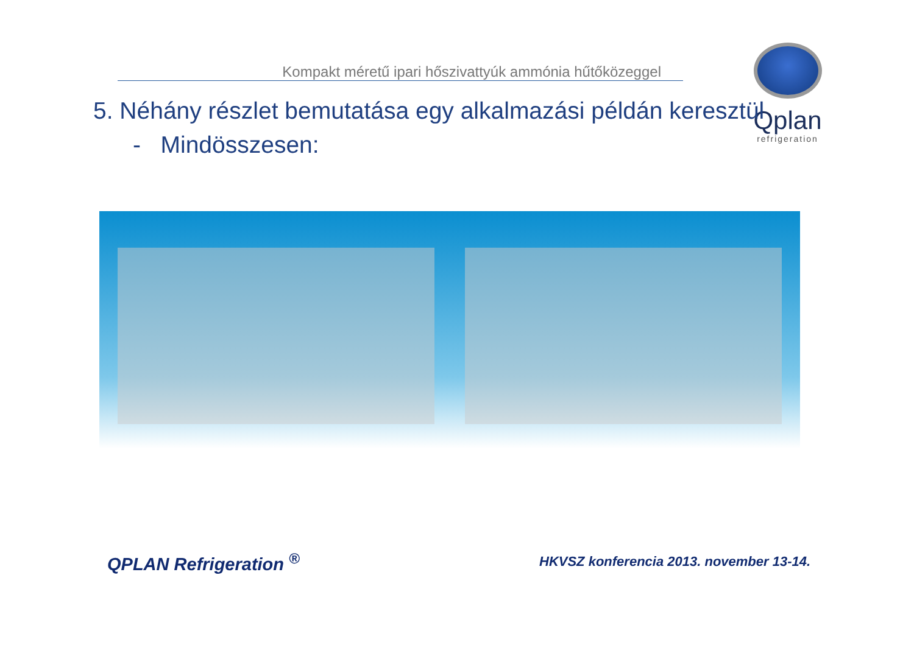Kompakt méretű ipari hőszivattyúk ammónia hűtőközeggel
Qplan
refrigeration
5. Néhány részlet bemutatása egy alkalmazási példán keresztül
- Mindösszesen:
QPLAN Refrigeration <sup>®</sup>
HKVSZ konferencia 2013. november 13-14.